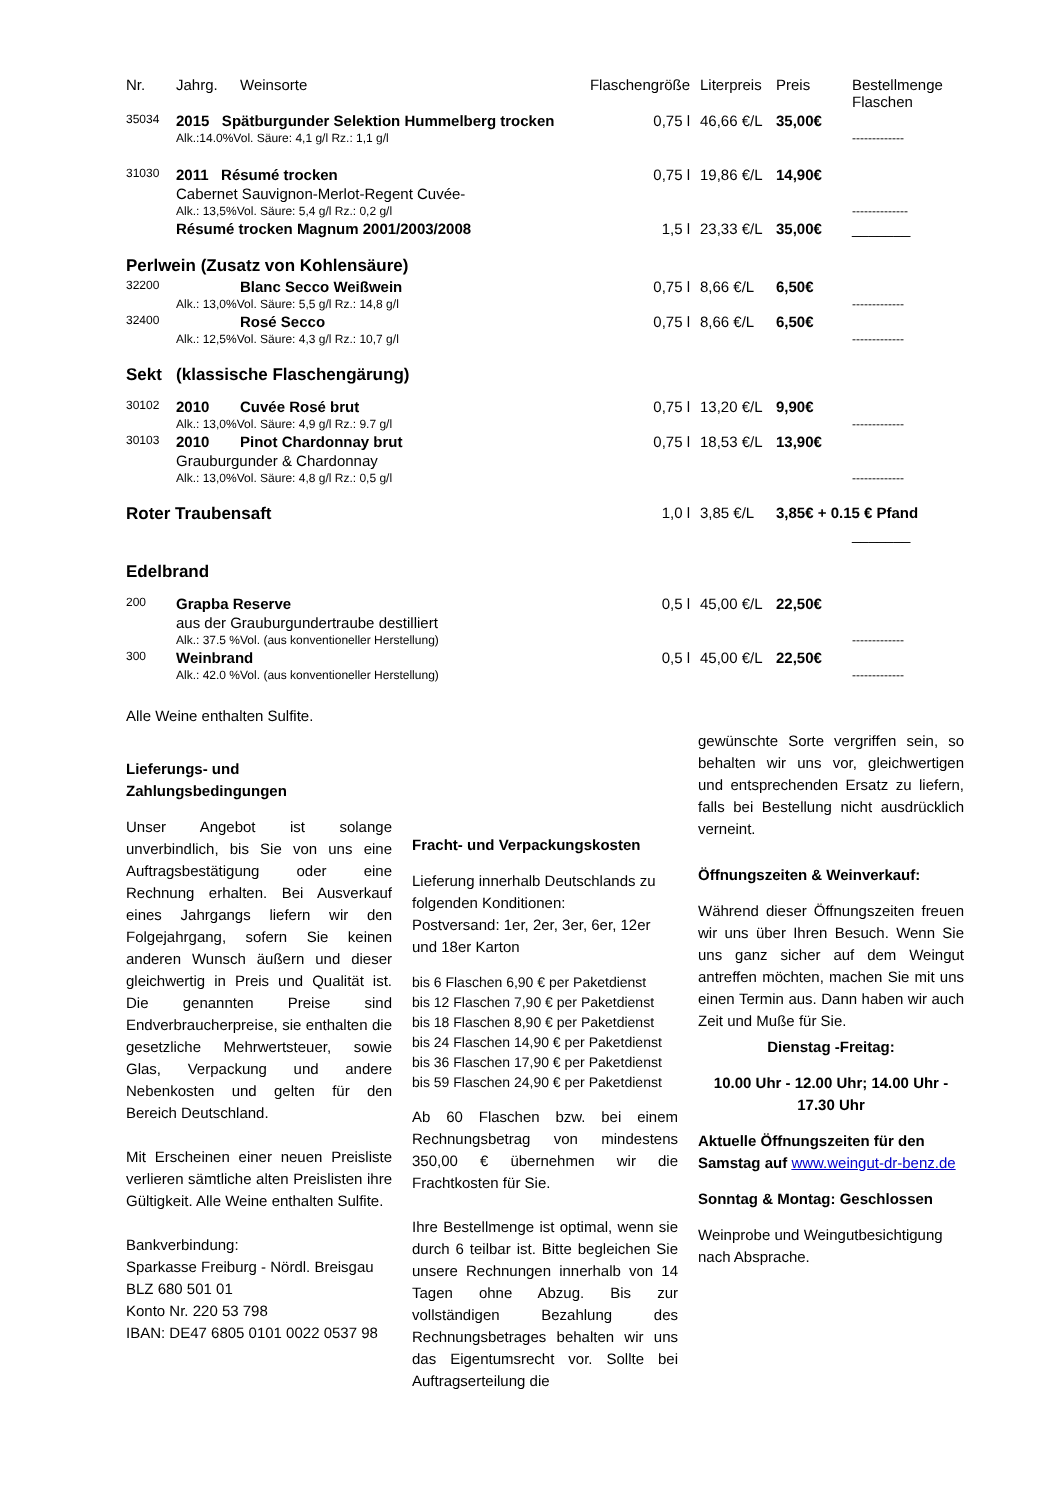| Nr. | Jahrg. | Weinsorte | Flaschengröße | Literpreis | Preis | Bestellmenge Flaschen |
| --- | --- | --- | --- | --- | --- | --- |
| 35034 | 2015 Spätburgunder Selektion Hummelberg trocken | | 0,75 l | 46,66 €/L | 35,00€ | |
| | Alk.:14.0%Vol. Säure: 4,1 g/l Rz.: 1,1 g/l | | | | | ------------- |
| 31030 | 2011 Résumé trocken | | 0,75 l | 19,86 €/L | 14,90€ | |
| | Cabernet Sauvignon-Merlot-Regent Cuvée- | | | | | |
| | Alk.: 13,5%Vol. Säure: 5,4 g/l Rz.: 0,2 g/l | | | | | -------------- |
| | Résumé trocken Magnum 2001/2003/2008 | | 1,5 l | 23,33 €/L | 35,00€ | _______ |
| Perlwein (Zusatz von Kohlensäure) | | | | | | |
| 32200 | | Blanc Secco Weißwein | 0,75 l | 8,66 €/L | 6,50€ | |
| | Alk.: 13,0%Vol. Säure: 5,5 g/l Rz.: 14,8 g/l | | | | | ------------- |
| 32400 | | Rosé Secco | 0,75 l | 8,66 €/L | 6,50€ | |
| | Alk.: 12,5%Vol. Säure: 4,3 g/l Rz.: 10,7 g/l | | | | | ------------- |
| Sekt (klassische Flaschengärung) | | | | | | |
| 30102 | 2010 | Cuvée Rosé brut | 0,75 l | 13,20 €/L | 9,90€ | |
| | Alk.: 13,0%Vol. Säure: 4,9 g/l Rz.: 9.7 g/l | | | | | ------------- |
| 30103 | 2010 | Pinot Chardonnay brut | 0,75 l | 18,53 €/L | 13,90€ | |
| | Grauburgunder & Chardonnay | | | | | |
| | Alk.: 13,0%Vol. Säure: 4,8 g/l Rz.: 0,5 g/l | | | | | ------------- |
| Roter Traubensaft | | | 1,0 l | 3,85 €/L | 3,85€ + 0.15 € Pfand | |
| | | | | | | _______ |
| Edelbrand | | | | | | |
| 200 | Grapba Reserve | | 0,5 l | 45,00 €/L | 22,50€ | |
| | aus der Grauburgundertraube destilliert | | | | | |
| | Alk.: 37.5 %Vol. (aus konventioneller Herstellung) | | | | | ------------- |
| 300 | Weinbrand | | 0,5 l | 45,00 €/L | 22,50€ | |
| | Alk.: 42.0 %Vol. (aus konventioneller Herstellung) | | | | | ------------- |
Alle Weine enthalten Sulfite.
Lieferungs- und
Zahlungsbedingungen
Unser Angebot ist solange unverbindlich, bis Sie von uns eine Auftragsbestätigung oder eine Rechnung erhalten. Bei Ausverkauf eines Jahrgangs liefern wir den Folgejahrgang, sofern Sie keinen anderen Wunsch äußern und dieser gleichwertig in Preis und Qualität ist. Die genannten Preise sind Endverbraucherpreise, sie enthalten die gesetzliche Mehrwertsteuer, sowie Glas, Verpackung und andere Nebenkosten und gelten für den Bereich Deutschland.
Mit Erscheinen einer neuen Preisliste verlieren sämtliche alten Preislisten ihre Gültigkeit. Alle Weine enthalten Sulfite.
Bankverbindung:
Sparkasse Freiburg - Nördl. Breisgau
BLZ 680 501 01
Konto Nr. 220 53 798
IBAN: DE47 6805 0101 0022 0537 98
Fracht- und Verpackungskosten
Lieferung innerhalb Deutschlands zu folgenden Konditionen:
Postversand: 1er, 2er, 3er, 6er, 12er und 18er Karton
bis 6 Flaschen 6,90 € per Paketdienst
bis 12 Flaschen 7,90 € per Paketdienst
bis 18 Flaschen 8,90 € per Paketdienst
bis 24 Flaschen 14,90 € per Paketdienst
bis 36 Flaschen 17,90 € per Paketdienst
bis 59 Flaschen 24,90 € per Paketdienst
Ab 60 Flaschen bzw. bei einem Rechnungsbetrag von mindestens 350,00 € übernehmen wir die Frachtkosten für Sie.
Ihre Bestellmenge ist optimal, wenn sie durch 6 teilbar ist. Bitte begleichen Sie unsere Rechnungen innerhalb von 14 Tagen ohne Abzug. Bis zur vollständigen Bezahlung des Rechnungsbetrages behalten wir uns das Eigentumsrecht vor. Sollte bei Auftragserteilung die
gewünschte Sorte vergriffen sein, so behalten wir uns vor, gleichwertigen und entsprechenden Ersatz zu liefern, falls bei Bestellung nicht ausdrücklich verneint.
Öffnungszeiten & Weinverkauf:
Während dieser Öffnungszeiten freuen wir uns über Ihren Besuch. Wenn Sie uns ganz sicher auf dem Weingut antreffen möchten, machen Sie mit uns einen Termin aus. Dann haben wir auch Zeit und Muße für Sie.
Dienstag -Freitag:
10.00 Uhr - 12.00 Uhr; 14.00 Uhr - 17.30 Uhr
Aktuelle Öffnungszeiten für den Samstag auf www.weingut-dr-benz.de
Sonntag & Montag: Geschlossen
Weinprobe und Weingutbesichtigung nach Absprache.